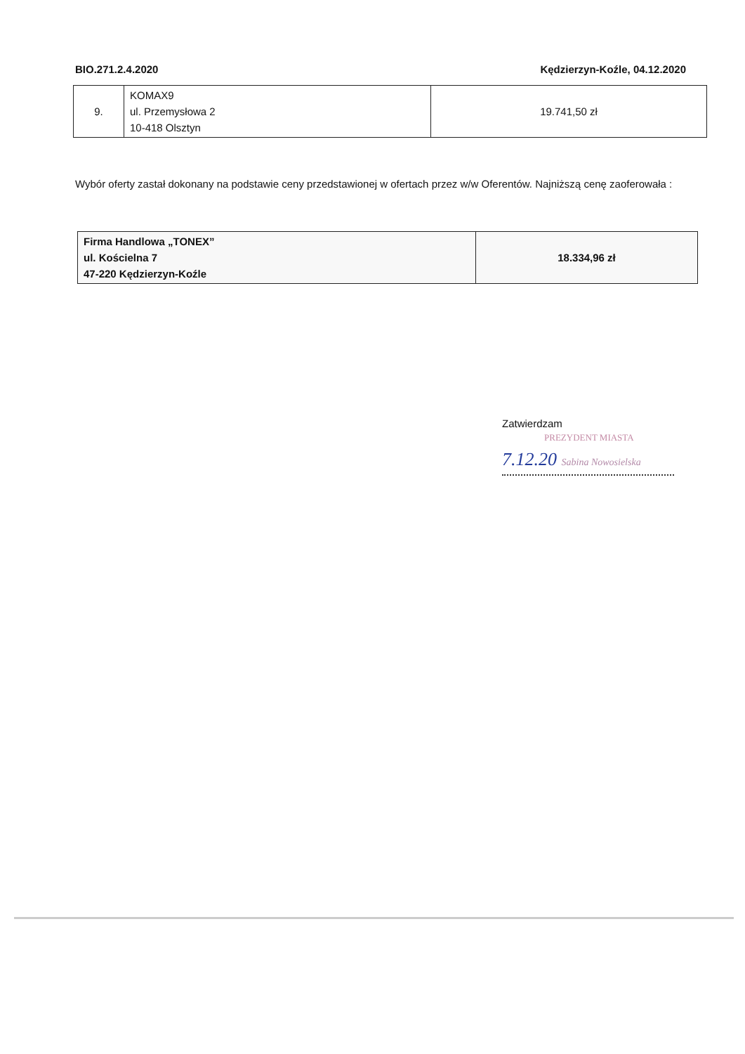BIO.271.2.4.2020 Kędzierzyn-Koźle, 04.12.2020
| 9. | KOMAX9 ul. Przemysłowa 2 10-418 Olsztyn | 19.741,50 zł |
Wybór oferty zastał dokonany na podstawie ceny przedstawionej w ofertach przez w/w Oferentów. Najniższą cenę zaoferowała :
| Firma Handlowa „TONEX” ul. Kościelna 7 47-220 Kędzierzyn-Koźle | 18.334,96 zł |
Zatwierdzam
PREZYDENT MIASTA
7.12.20 Sabina Nowosielska